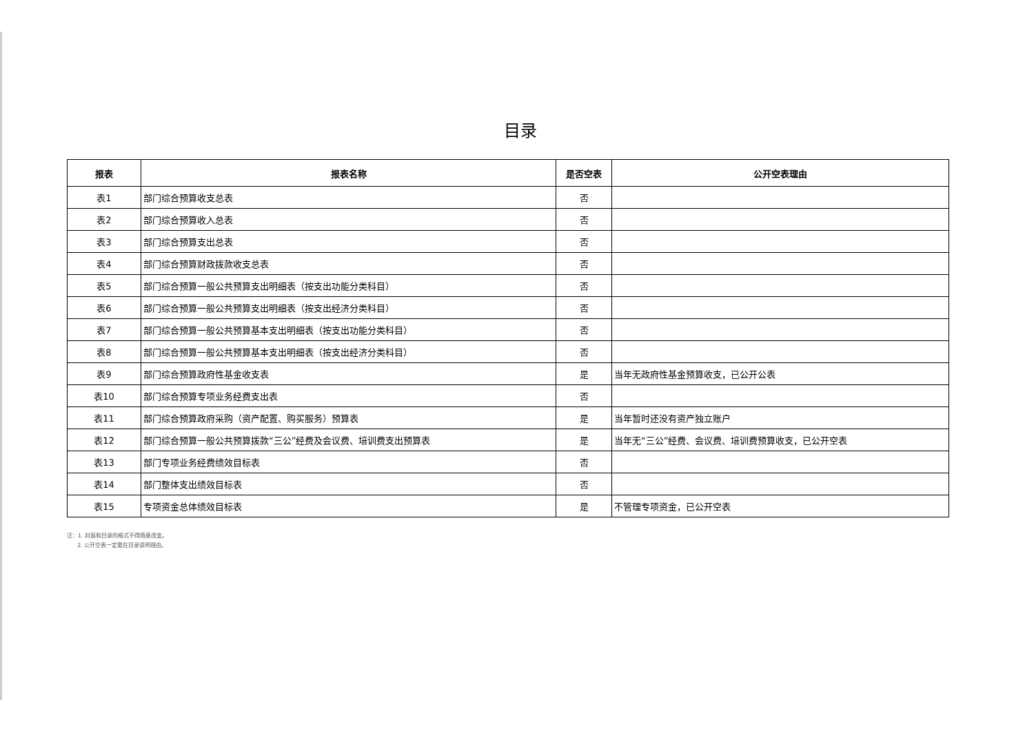目录
| 报表 | 报表名称 | 是否空表 | 公开空表理由 |
| --- | --- | --- | --- |
| 表1 | 部门综合预算收支总表 | 否 | |
| 表2 | 部门综合预算收入总表 | 否 | |
| 表3 | 部门综合预算支出总表 | 否 | |
| 表4 | 部门综合预算财政拨款收支总表 | 否 | |
| 表5 | 部门综合预算一般公共预算支出明细表（按支出功能分类科目） | 否 | |
| 表6 | 部门综合预算一般公共预算支出明细表（按支出经济分类科目） | 否 | |
| 表7 | 部门综合预算一般公共预算基本支出明细表（按支出功能分类科目） | 否 | |
| 表8 | 部门综合预算一般公共预算基本支出明细表（按支出经济分类科目） | 否 | |
| 表9 | 部门综合预算政府性基金收支表 | 是 | 当年无政府性基金预算收支，已公开公表 |
| 表10 | 部门综合预算专项业务经费支出表 | 否 | |
| 表11 | 部门综合预算政府采购（资产配置、购买服务）预算表 | 是 | 当年暂时还没有资产独立账户 |
| 表12 | 部门综合预算一般公共预算拨款“三公”经费及会议费、培训费支出预算表 | 是 | 当年无“三公”经费、会议费、培训费预算收支，已公开空表 |
| 表13 | 部门专项业务经费绩效目标表 | 否 | |
| 表14 | 部门整体支出绩效目标表 | 否 | |
| 表15 | 专项资金总体绩效目标表 | 是 | 不管理专项资金，已公开空表 |
注：1. 封面和目录的格式不得随意改变。
2. 公开空表一定要在目录说明理由。